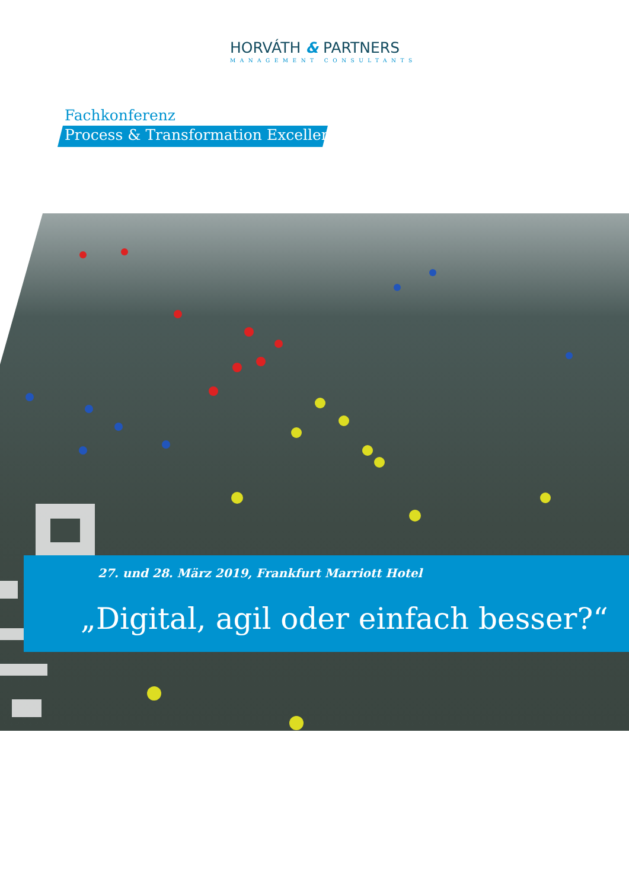HORVÁTH & PARTNERS
MANAGEMENT CONSULTANTS
Fachkonferenz
Process & Transformation Excellence
27. und 28. März 2019, Frankfurt Marriott Hotel
„Digital, agil oder einfach besser?“